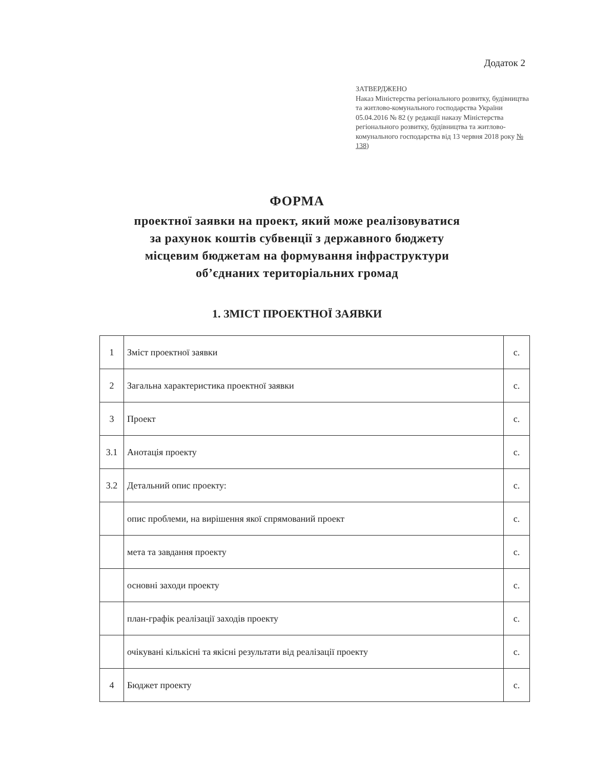Додаток 2
ЗАТВЕРДЖЕНО
Наказ Міністерства регіонального розвитку, будівництва та житлово-комунального господарства України 05.04.2016 № 82 (у редакції наказу Міністерства регіонального розвитку, будівництва та житлово-комунального господарства від 13 червня 2018 року № 138)
ФОРМА
проектної заявки на проект, який може реалізовуватися
за рахунок коштів субвенції з державного бюджету
місцевим бюджетам на формування інфраструктури
об’єднаних територіальних громад
1. ЗМІСТ ПРОЕКТНОЇ ЗАЯВКИ
| 1 | Зміст проектної заявки | с. |
| 2 | Загальна характеристика проектної заявки | с. |
| 3 | Проект | с. |
| 3.1 | Анотація проекту | с. |
| 3.2 | Детальний опис проекту: | с. |
| | опис проблеми, на вирішення якої спрямований проект | с. |
| | мета та завдання проекту | с. |
| | основні заходи проекту | с. |
| | план-графік реалізації заходів проекту | с. |
| | очікувані кількісні та якісні результати від реалізації проекту | с. |
| 4 | Бюджет проекту | с. |